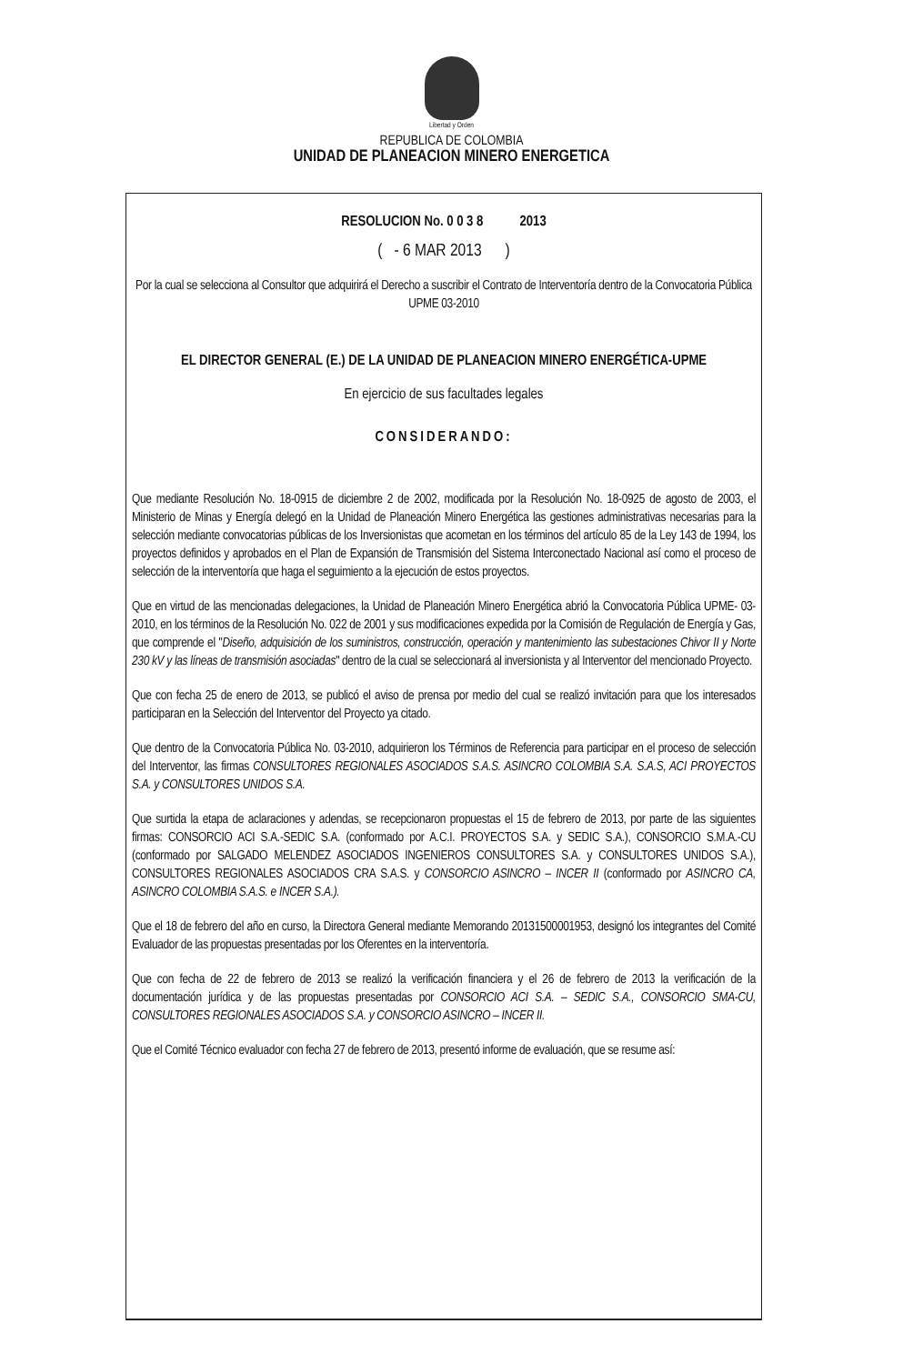Libertad y Orden
REPUBLICA DE COLOMBIA
UNIDAD DE PLANEACION MINERO ENERGETICA
RESOLUCION No. 0 0 3 8 2013
( - 6 MAR 2013 )
Por la cual se selecciona al Consultor que adquirirá el Derecho a suscribir el Contrato de Interventoría dentro de la Convocatoria Pública UPME 03-2010
EL DIRECTOR GENERAL (E.) DE LA UNIDAD DE PLANEACION MINERO ENERGÉTICA-UPME
En ejercicio de sus facultades legales
CONSIDERANDO:
Que mediante Resolución No. 18-0915 de diciembre 2 de 2002, modificada por la Resolución No. 18-0925 de agosto de 2003, el Ministerio de Minas y Energía delegó en la Unidad de Planeación Minero Energética las gestiones administrativas necesarias para la selección mediante convocatorias públicas de los Inversionistas que acometan en los términos del artículo 85 de la Ley 143 de 1994, los proyectos definidos y aprobados en el Plan de Expansión de Transmisión del Sistema Interconectado Nacional así como el proceso de selección de la interventoría que haga el seguimiento a la ejecución de estos proyectos.
Que en virtud de las mencionadas delegaciones, la Unidad de Planeación Minero Energética abrió la Convocatoria Pública UPME- 03-2010, en los términos de la Resolución No. 022 de 2001 y sus modificaciones expedida por la Comisión de Regulación de Energía y Gas, que comprende el "Diseño, adquisición de los suministros, construcción, operación y mantenimiento las subestaciones Chivor II y Norte 230 kV y las líneas de transmisión asociadas" dentro de la cual se seleccionará al inversionista y al Interventor del mencionado Proyecto.
Que con fecha 25 de enero de 2013, se publicó el aviso de prensa por medio del cual se realizó invitación para que los interesados participaran en la Selección del Interventor del Proyecto ya citado.
Que dentro de la Convocatoria Pública No. 03-2010, adquirieron los Términos de Referencia para participar en el proceso de selección del Interventor, las firmas CONSULTORES REGIONALES ASOCIADOS S.A.S. ASINCRO COLOMBIA S.A. S.A.S, ACI PROYECTOS S.A. y CONSULTORES UNIDOS S.A.
Que surtida la etapa de aclaraciones y adendas, se recepcionaron propuestas el 15 de febrero de 2013, por parte de las siguientes firmas: CONSORCIO ACI S.A.-SEDIC S.A. (conformado por A.C.I. PROYECTOS S.A. y SEDIC S.A.), CONSORCIO S.M.A.-CU (conformado por SALGADO MELENDEZ ASOCIADOS INGENIEROS CONSULTORES S.A. y CONSULTORES UNIDOS S.A.), CONSULTORES REGIONALES ASOCIADOS CRA S.A.S. y CONSORCIO ASINCRO – INCER II (conformado por ASINCRO CA, ASINCRO COLOMBIA S.A.S. e INCER S.A.).
Que el 18 de febrero del año en curso, la Directora General mediante Memorando 20131500001953, designó los integrantes del Comité Evaluador de las propuestas presentadas por los Oferentes en la interventoría.
Que con fecha de 22 de febrero de 2013 se realizó la verificación financiera y el 26 de febrero de 2013 la verificación de la documentación jurídica y de las propuestas presentadas por CONSORCIO ACI S.A. – SEDIC S.A., CONSORCIO SMA-CU, CONSULTORES REGIONALES ASOCIADOS S.A. y CONSORCIO ASINCRO – INCER II.
Que el Comité Técnico evaluador con fecha 27 de febrero de 2013, presentó informe de evaluación, que se resume así: